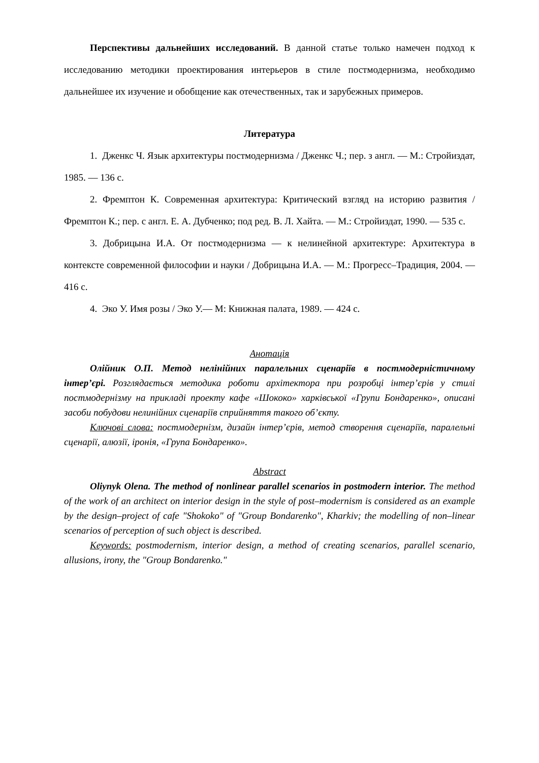Перспективы дальнейших исследований. В данной статье только намечен подход к исследованию методики проектирования интерьеров в стиле постмодернизма, необходимо дальнейшее их изучение и обобщение как отечественных, так и зарубежных примеров.
Литература
1. Дженкс Ч. Язык архитектуры постмодернизма / Дженкс Ч.; пер. з англ. — М.: Стройиздат, 1985. — 136 с.
2. Фремптон К. Современная архитектура: Критический взгляд на историю развития / Фремптон К.; пер. с англ. Е. А. Дубченко; под ред. В. Л. Хайта. — М.: Стройиздат, 1990. — 535 с.
3. Добрицына И.А. От постмодернизма — к нелинейной архитектуре: Архитектура в контексте современной философии и науки / Добрицына И.А. — М.: Прогресс–Традиция, 2004. — 416 с.
4. Эко У. Имя розы / Эко У.— М: Книжная палата, 1989. — 424 с.
Анотація
Олійник О.П. Метод нелінійних паралельних сценаріїв в постмодерністичному інтер’єрі. Розглядається методика роботи архітектора при розробці інтер’єрів у стилі постмодернізму на прикладі проекту кафе «Шококо» харківської «Групи Бондаренко», описані засоби побудови нелинійних сценаріїв сприйняття такого об’єкту.
Ключові слова: постмодернізм, дизайн інтер’єрів, метод створення сценаріїв, паралельні сценарії, алюзії, іронія, «Група Бондаренко».
Abstract
Oliynyk Olena. The method of nonlinear parallel scenarios in postmodern interior. The method of the work of an architect on interior design in the style of post–modernism is considered as an example by the design–project of cafe "Shokoko" of "Group Bondarenko", Kharkiv; the modelling of non–linear scenarios of perception of such object is described.
Keywords: postmodernism, interior design, a method of creating scenarios, parallel scenario, allusions, irony, the "Group Bondarenko."